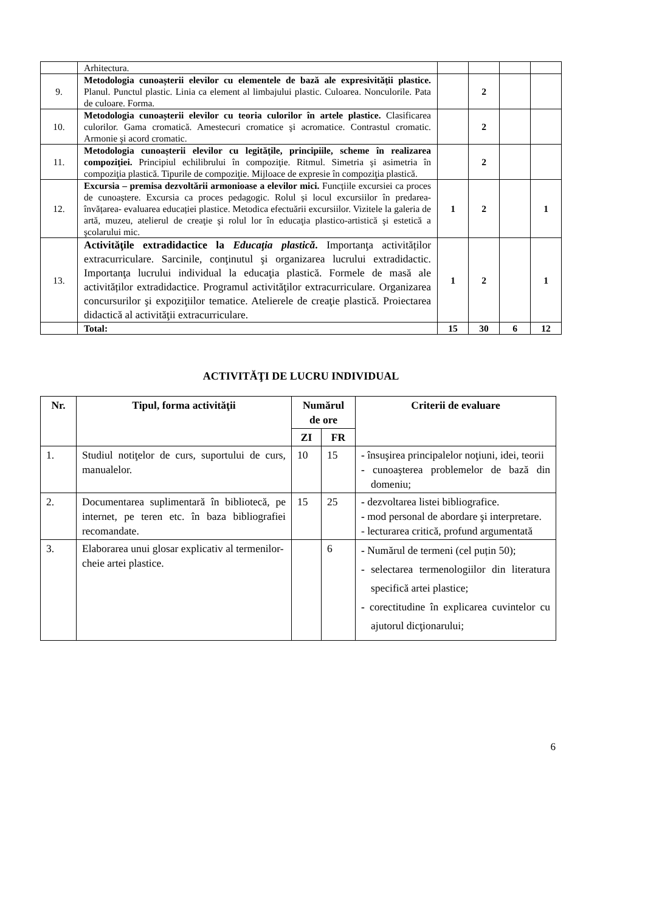| | Arhitectura. | | | | |
| 9. | Metodologia cunoașterii elevilor cu elementele de bază ale expresivităţii plastice. Planul. Punctul plastic. Linia ca element al limbajului plastic. Culoarea. Nonculorile. Pata de culoare. Forma. | | 2 | | |
| 10. | Metodologia cunoașterii elevilor cu teoria culorilor în artele plastice. Clasificarea culorilor. Gama cromatică. Amestecuri cromatice şi acromatice. Contrastul cromatic. Armonie şi acord cromatic. | | 2 | | |
| 11. | Metodologia cunoașterii elevilor cu legităţile, principiile, scheme în realizarea compoziţiei. Principiul echilibrului în compoziţie. Ritmul. Simetria şi asimetria în compoziţia plastică. Tipurile de compoziţie. Mijloace de expresie în compoziţia plastică. | | 2 | | |
| 12. | Excursia – premisa dezvoltării armonioase a elevilor mici. Funcțiile excursiei ca proces de cunoaștere. Excursia ca proces pedagogic. Rolul și locul excursiilor în predarea-învățarea- evaluarea educației plastice. Metodica efectuării excursiilor. Vizitele la galeria de artă, muzeu, atelierul de creaţie şi rolul lor în educaţia plastico-artistică şi estetică a şcolarului mic. | 1 | 2 | | 1 |
| 13. | Activităţile extradidactice la Educaţia plastică . Importanţa activităților extracurriculare. Sarcinile, conţinutul şi organizarea lucrului extradidactic. Importanţa lucrului individual la educaţia plastică. Formele de masă ale activităților extradidactice. Programul activităţilor extracurriculare. Organizarea concursurilor şi expoziţiilor tematice. Atelierele de creaţie plastică. Proiectarea didactică al activităţii extracurriculare. | 1 | 2 | | 1 |
| | Total: | 15 | 30 | 6 | 12 |
ACTIVITĂŢI DE LUCRU INDIVIDUAL
| Nr. | Tipul, forma activităţii | Numărul de ore | | Criterii de evaluare |
| --- | --- | --- | --- | --- |
| | | ZI | FR | |
| 1. | Studiul notiţelor de curs, suportului de curs, manualelor. | 10 | 15 | - însuşirea principalelor noţiuni, idei, teorii - cunoaşterea problemelor de bază din domeniu; |
| 2. | Documentarea suplimentară în bibliotecă, pe internet, pe teren etc. în baza bibliografiei recomandate. | 15 | 25 | - dezvoltarea listei bibliografice. - mod personal de abordare şi interpretare. - lecturarea critică, profund argumentată |
| 3. | Elaborarea unui glosar explicativ al termenilor-cheie artei plastice. | | 6 | - Numărul de termeni (cel puțin 50); - selectarea termenologiilor din literatura specifică artei plastice; - corectitudine în explicarea cuvintelor cu ajutorul dicţionarului; |
6